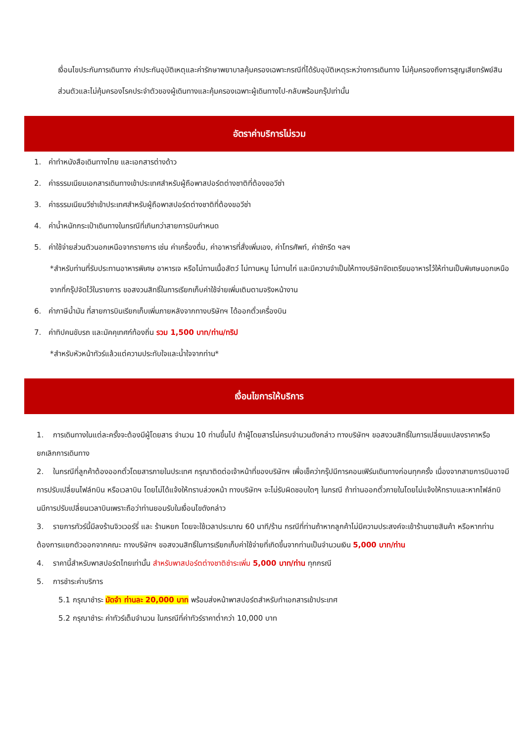เงื่อนไขประกันการเดินทาง ค่าประกันอุบัติเหตุและค่ารักษาพยาบาลคุ้มครองเฉพาะกรณีที่ได้รับอุบัติเหตุระหว่างการเดินทาง ไม่คุ้มครองถึงการสูญเสียทรัพย์สินส่วนตัวและไม่คุ้มครองโรคประจำตัวของผู้เดินทางและคุ้มครองเฉพาะผู้เดินทางไป-กลับพร้อมกรุ๊ปเท่านั้น
อัตราค่าบริการไม่รวม
1. ค่าทำหนังสือเดินทางไทย และเอกสารต่างด้าว
2. ค่าธรรมเนียมเอกสารเดินทางเข้าประเทศสำหรับผู้ถือพาสปอร์ตต่างชาติที่ต้องขอวีซ่า
3. ค่าธรรมเนียมวีซ่าเข้าประเทศสำหรับผู้ถือพาสปอร์ตต่างชาติที่ต้องขอวีซ่า
4. ค่าน้ำหนักกระเป๋าเดินทางในกรณีที่เกินกว่าสายการบินกำหนด
5. ค่าใช้จ่ายส่วนตัวนอกเหนือจากรายการ เช่น ค่าเครื่องดื่ม, ค่าอาหารที่สั่งเพิ่มเอง, ค่าโทรศัพท์, ค่าซักรีด ฯลฯ
*สำหรับท่านที่รับประทานอาหารพิเศษ อาหารเจ หรือไม่ทานเนื้อสัตว์ ไม่ทานหมู ไม่ทานไก่ และมีความจำเป็นให้ทางบริษัทจัดเตรียมอาหารไว้ให้ท่านเป็นพิเศษนอกเหนือจากที่กรุ๊ปจัดไว้ในรายการ ขอสงวนสิทธิ์ในการเรียกเก็บค่าใช้จ่ายเพิ่มเติมตามจริงหน้างาน
6. ค่าภาษีน้ำมัน ที่สายการบินเรียกเก็บเพิ่มภายหลังจากทางบริษัทฯ ได้ออกตั๋วเครื่องบิน
7. ค่าทิปคนขับรถ และมัคคุเทศก์ท้องถิ่น รวม 1,500 บาท/ท่าน/ทริป
*สำหรับหัวหน้าทัวร์แล้วแต่ความประทับใจและน้ำใจจากท่าน*
เงื่อนไขการให้บริการ
1. การเดินทางในแต่ละครั้งจะต้องมีผู้โดยสาร จำนวน 10 ท่านขึ้นไป ถ้าผู้โดยสารไม่ครบจำนวนดังกล่าว ทางบริษัทฯ ขอสงวนสิทธิ์ในการเปลี่ยนแปลงราคาหรือยกเลิกการเดินทาง
2. ในกรณีที่ลูกค้าต้องออกตั๋วโดยสารภายในประเทศ กรุณาติดต่อเจ้าหน้าที่ของบริษัทฯ เพื่อเช็คว่ากรุ๊ปมีการคอนเฟิร์มเดินทางก่อนทุกครั้ง เนื่องจากสายการบินอาจมีการปรับเปลี่ยนไฟล์ทบิน หรือเวลาบิน โดยไม่ได้แจ้งให้ทราบล่วงหน้า ทางบริษัทฯ จะไม่รับผิดชอบใดๆ ในกรณี ถ้าท่านออกตั๋วภายในโดยไม่แจ้งให้ทราบและหากไฟล์ทบินมีการปรับเปลี่ยนเวลาบินเพราะถือว่าท่านยอมรับในเงื่อนไขดังกล่าว
3. รายการทัวร์นี้มีลงร้านจิวเวอร์รี่ และ ร้านหยก โดยจะใช้เวลาประมาณ 60 นาที/ร้าน กรณีที่ท่านถ้าหากลูกค้าไม่มีความประสงค์จะเข้าร้านขายสินค้า หรือหากท่านต้องการแยกตัวออกจากคณะ ทางบริษัทฯ ขอสงวนสิทธิ์ในการเรียกเก็บค่าใช้จ่ายที่เกิดขึ้นจากท่านเป็นจำนวนเงิน 5,000 บาท/ท่าน
4. ราคานี้สำหรับพาสปอร์ตไทยเท่านั้น สำหรับพาสปอร์ตต่างชาติชำระเพิ่ม 5,000 บาท/ท่าน ทุกกรณี
5. การชำระค่าบริการ
5.1 กรุณาชำระ มัดจำ ท่านละ 20,000 บาท พร้อมส่งหน้าพาสปอร์ตสำหรับทำเอกสารเข้าประเทศ
5.2 กรุณาชำระ ค่าทัวร์เต็มจำนวน ในกรณีที่ค่าทัวร์ราคาต่ำกว่า 10,000 บาท